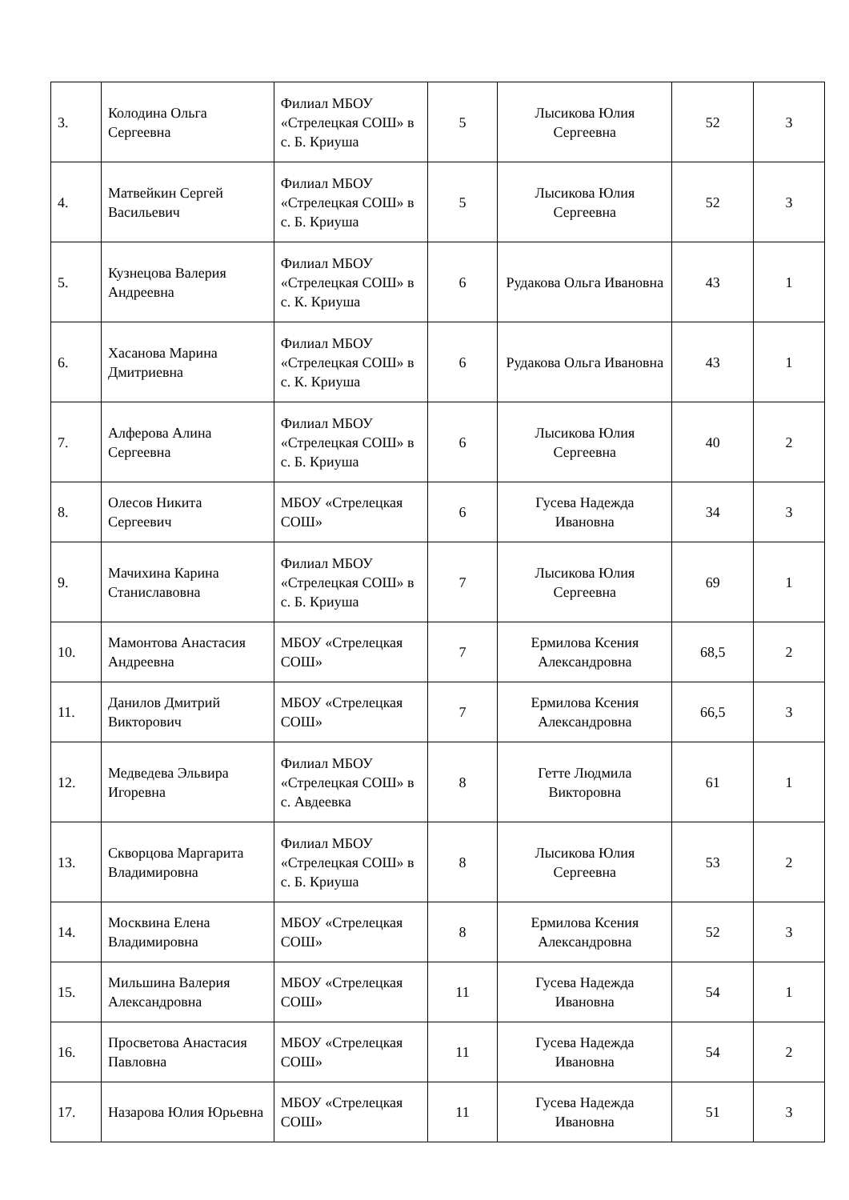| 3. | Колодина Ольга Сергеевна | Филиал МБОУ «Стрелецкая СОШ» в с. Б. Криуша | 5 | Лысикова Юлия Сергеевна | 52 | 3 |
| 4. | Матвейкин Сергей Васильевич | Филиал МБОУ «Стрелецкая СОШ» в с. Б. Криуша | 5 | Лысикова Юлия Сергеевна | 52 | 3 |
| 5. | Кузнецова Валерия Андреевна | Филиал МБОУ «Стрелецкая СОШ» в с. К. Криуша | 6 | Рудакова Ольга Ивановна | 43 | 1 |
| 6. | Хасанова Марина Дмитриевна | Филиал МБОУ «Стрелецкая СОШ» в с. К. Криуша | 6 | Рудакова Ольга Ивановна | 43 | 1 |
| 7. | Алферова Алина Сергеевна | Филиал МБОУ «Стрелецкая СОШ» в с. Б. Криуша | 6 | Лысикова Юлия Сергеевна | 40 | 2 |
| 8. | Олесов Никита Сергеевич | МБОУ «Стрелецкая СОШ» | 6 | Гусева Надежда Ивановна | 34 | 3 |
| 9. | Мачихина Карина Станиславовна | Филиал МБОУ «Стрелецкая СОШ» в с. Б. Криуша | 7 | Лысикова Юлия Сергеевна | 69 | 1 |
| 10. | Мамонтова Анастасия Андреевна | МБОУ «Стрелецкая СОШ» | 7 | Ермилова Ксения Александровна | 68,5 | 2 |
| 11. | Данилов Дмитрий Викторович | МБОУ «Стрелецкая СОШ» | 7 | Ермилова Ксения Александровна | 66,5 | 3 |
| 12. | Медведева Эльвира Игоревна | Филиал МБОУ «Стрелецкая СОШ» в с. Авдеевка | 8 | Гетте Людмила Викторовна | 61 | 1 |
| 13. | Скворцова Маргарита Владимировна | Филиал МБОУ «Стрелецкая СОШ» в с. Б. Криуша | 8 | Лысикова Юлия Сергеевна | 53 | 2 |
| 14. | Москвина Елена Владимировна | МБОУ «Стрелецкая СОШ» | 8 | Ермилова Ксения Александровна | 52 | 3 |
| 15. | Мильшина Валерия Александровна | МБОУ «Стрелецкая СОШ» | 11 | Гусева Надежда Ивановна | 54 | 1 |
| 16. | Просветова Анастасия Павловна | МБОУ «Стрелецкая СОШ» | 11 | Гусева Надежда Ивановна | 54 | 2 |
| 17. | Назарова Юлия Юрьевна | МБОУ «Стрелецкая СОШ» | 11 | Гусева Надежда Ивановна | 51 | 3 |